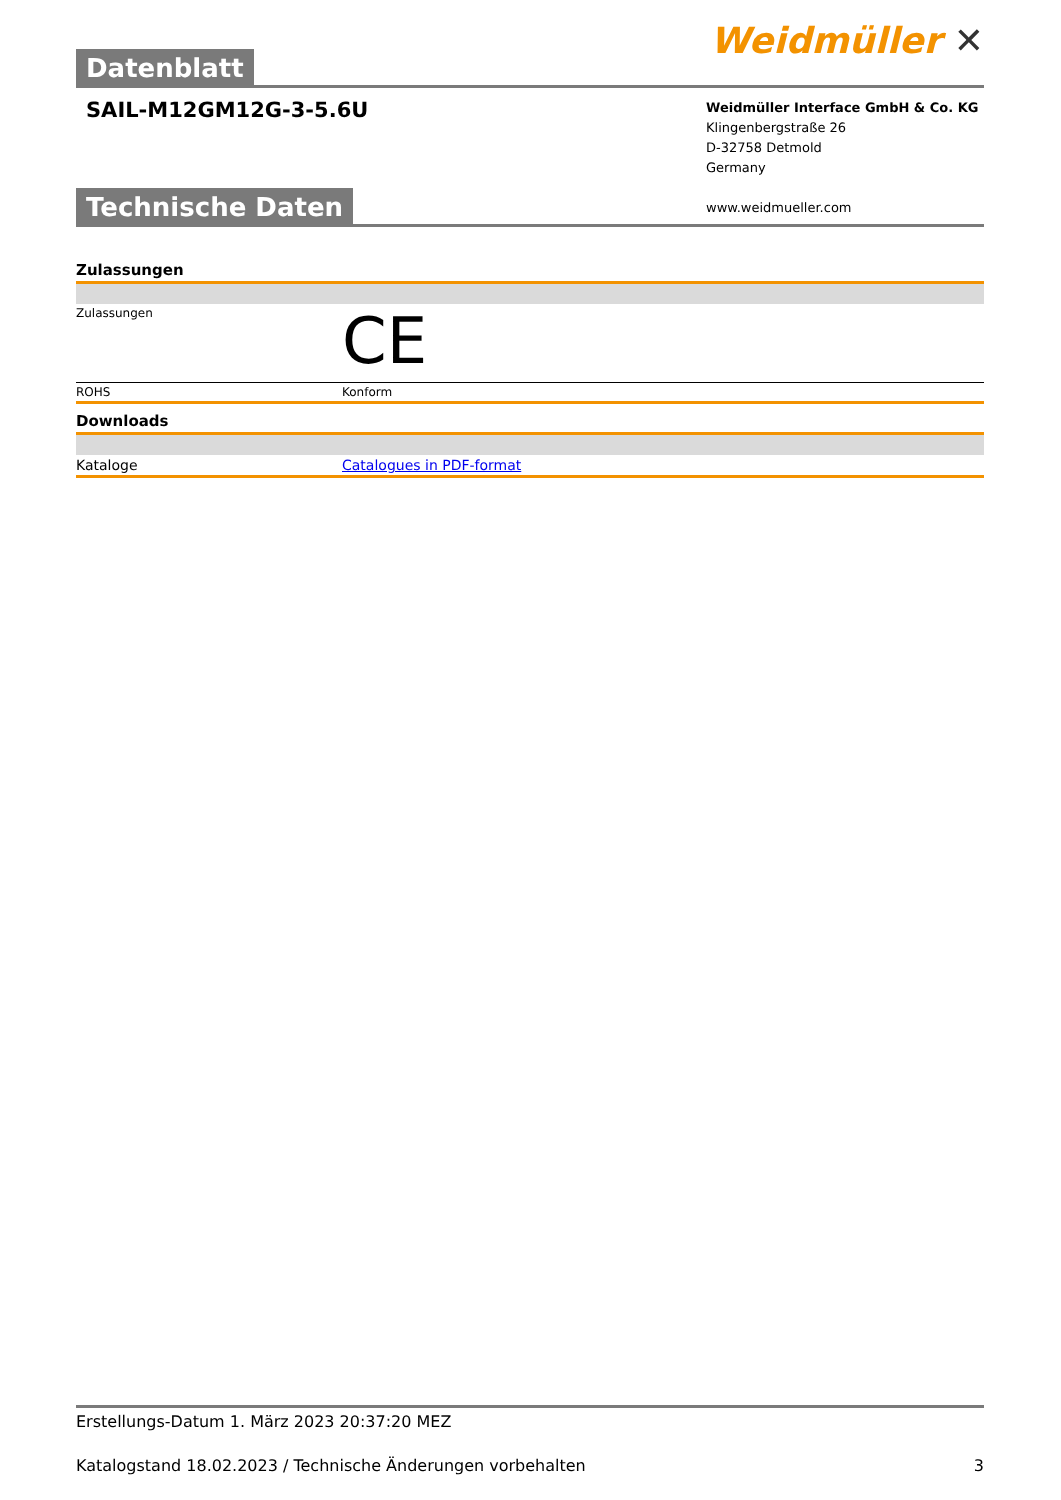Datenblatt
Weidmüller ✕
SAIL-M12GM12G-3-5.6U
Weidmüller Interface GmbH & Co. KG
Klingenbergstraße 26
D-32758 Detmold
Germany
www.weidmueller.com
Technische Daten
| Zulassungen | |
| Zulassungen | CE |
| ROHS | Konform |
| Downloads | |
| Kataloge | Catalogues in PDF-format |
Erstellungs-Datum 1. März 2023 20:37:20 MEZ
Katalogstand 18.02.2023 / Technische Änderungen vorbehalten 3